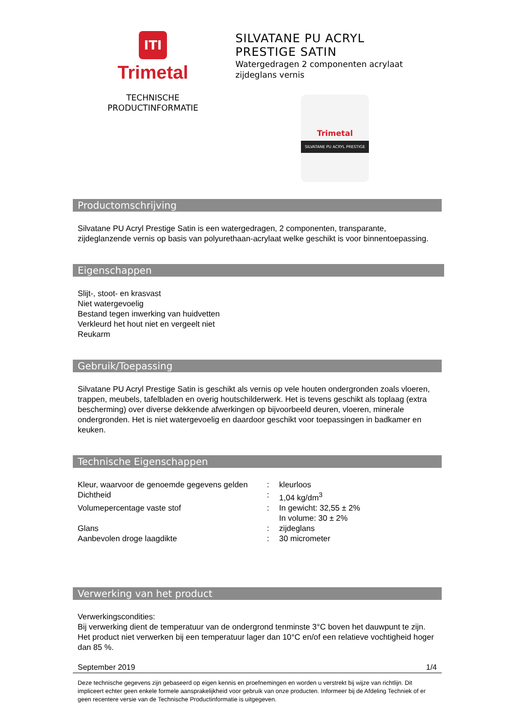ITI
Trimetal
TECHNISCHE
PRODUCTINFORMATIE
SILVATANE PU ACRYL
PRESTIGE SATIN
Watergedragen 2 componenten acrylaat
zijdeglans vernis
Trimetal
SILVATANE PU ACRYL PRESTIGE
Productomschrijving
Silvatane PU Acryl Prestige Satin is een watergedragen, 2 componenten, transparante, zijdeglanzende vernis op basis van polyurethaan-acrylaat welke geschikt is voor binnentoepassing.
Eigenschappen
Slijt-, stoot- en krasvast
Niet watergevoelig
Bestand tegen inwerking van huidvetten
Verkleurd het hout niet en vergeelt niet
Reukarm
Gebruik/Toepassing
Silvatane PU Acryl Prestige Satin is geschikt als vernis op vele houten ondergronden zoals vloeren, trappen, meubels, tafelbladen en overig houtschilderwerk. Het is tevens geschikt als toplaag (extra bescherming) over diverse dekkende afwerkingen op bijvoorbeeld deuren, vloeren, minerale ondergronden. Het is niet watergevoelig en daardoor geschikt voor toepassingen in badkamer en keuken.
Technische Eigenschappen
| Kleur, waarvoor de genoemde gegevens gelden | : | kleurloos |
| Dichtheid | : | 1,04 kg/dm<sup>3</sup> |
| Volumepercentage vaste stof | : | In gewicht: 32,55 ± 2% In volume: 30 ± 2% |
| Glans | : | zijdeglans |
| Aanbevolen droge laagdikte | : | 30 micrometer |
Verwerking van het product
Verwerkingscondities:
Bij verwerking dient de temperatuur van de ondergrond tenminste 3°C boven het dauwpunt te zijn. Het product niet verwerken bij een temperatuur lager dan 10°C en/of een relatieve vochtigheid hoger dan 85 %.
September 2019 1/4
Deze technische gegevens zijn gebaseerd op eigen kennis en proefnemingen en worden u verstrekt bij wijze van richtlijn. Dit impliceert echter geen enkele formele aansprakelijkheid voor gebruik van onze producten. Informeer bij de Afdeling Techniek of er geen recentere versie van de Technische Productinformatie is uitgegeven.